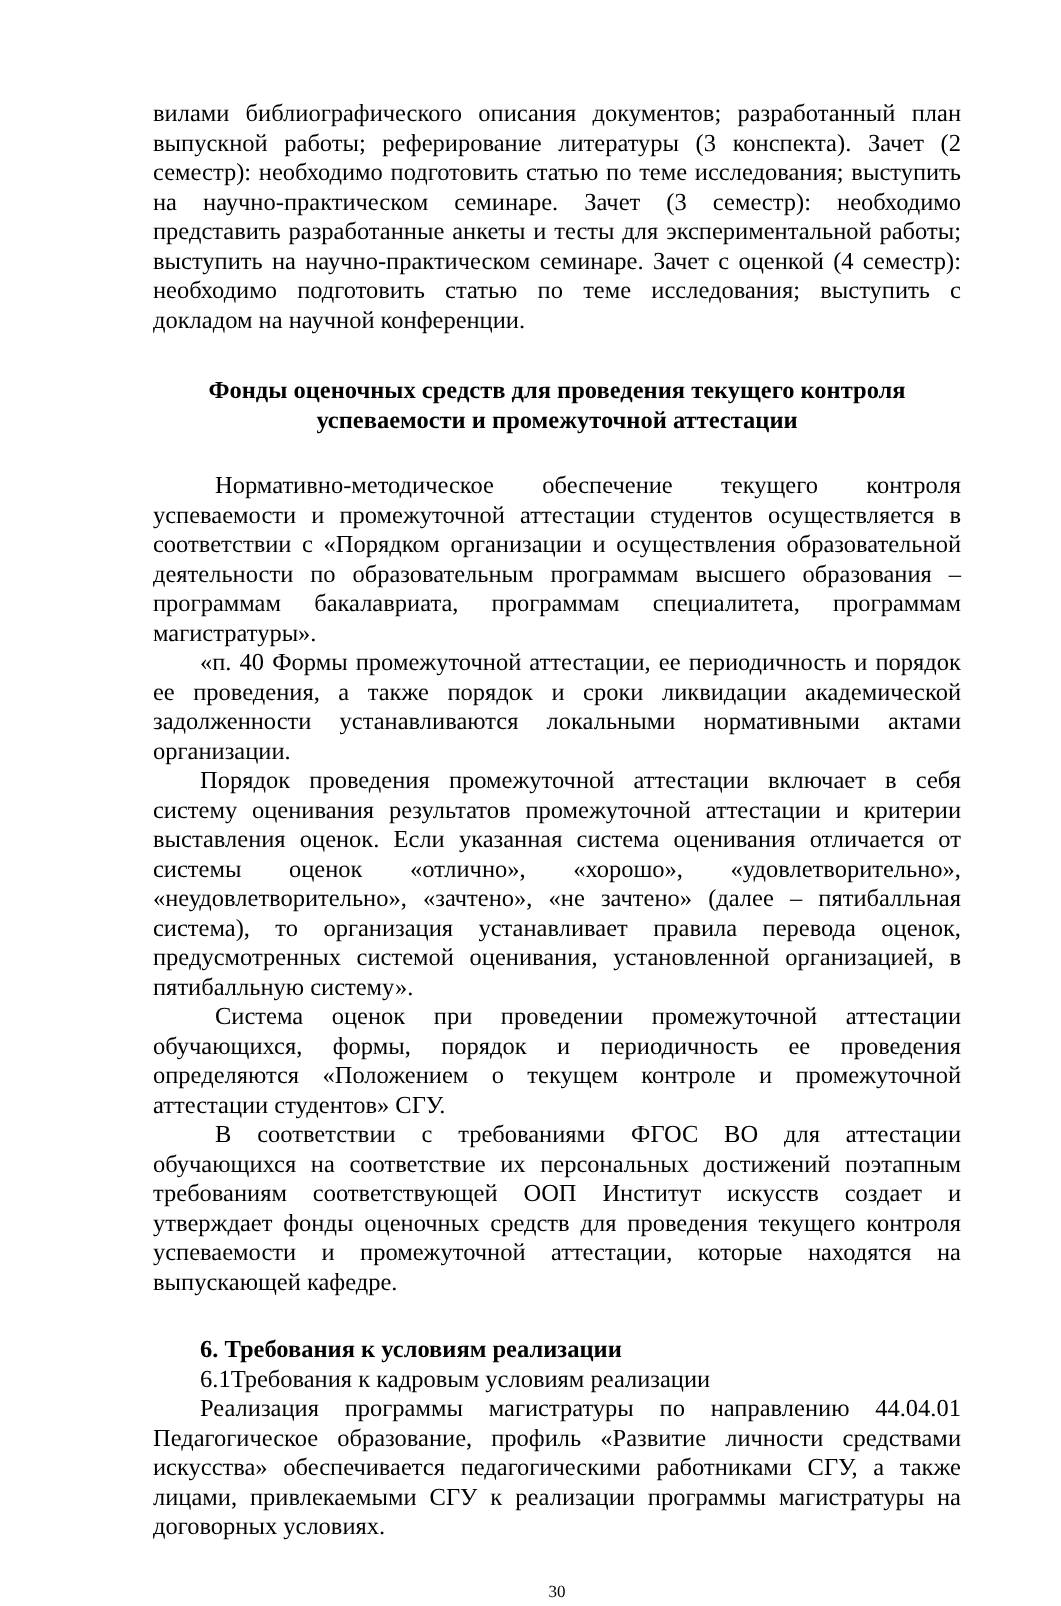вилами библиографического описания документов; разработанный план выпускной работы; реферирование литературы (3 конспекта). Зачет (2 семестр): необходимо подготовить статью по теме исследования; выступить на научно-практическом семинаре. Зачет (3 семестр): необходимо представить разработанные анкеты и тесты для экспериментальной работы; выступить на научно-практическом семинаре. Зачет с оценкой (4 семестр): необходимо подготовить статью по теме исследования; выступить с докладом на научной конференции.
Фонды оценочных средств для проведения текущего контроля
успеваемости и промежуточной аттестации
Нормативно-методическое обеспечение текущего контроля успеваемости и промежуточной аттестации студентов осуществляется в соответствии с «Порядком организации и осуществления образовательной деятельности по образовательным программам высшего образования – программам бакалавриата, программам специалитета, программам магистратуры».
«п. 40 Формы промежуточной аттестации, ее периодичность и порядок ее проведения, а также порядок и сроки ликвидации академической задолженности устанавливаются локальными нормативными актами организации.
Порядок проведения промежуточной аттестации включает в себя систему оценивания результатов промежуточной аттестации и критерии выставления оценок. Если указанная система оценивания отличается от системы оценок «отлично», «хорошо», «удовлетворительно», «неудовлетворительно», «зачтено», «не зачтено» (далее – пятибалльная система), то организация устанавливает правила перевода оценок, предусмотренных системой оценивания, установленной организацией, в пятибалльную систему».
Система оценок при проведении промежуточной аттестации обучающихся, формы, порядок и периодичность ее проведения определяются «Положением о текущем контроле и промежуточной аттестации студентов» СГУ.
В соответствии с требованиями ФГОС ВО для аттестации обучающихся на соответствие их персональных достижений поэтапным требованиям соответствующей ООП Институт искусств создает и утверждает фонды оценочных средств для проведения текущего контроля успеваемости и промежуточной аттестации, которые находятся на выпускающей кафедре.
6. Требования к условиям реализации
6.1Требования к кадровым условиям реализации
Реализация программы магистратуры по направлению 44.04.01 Педагогическое образование, профиль «Развитие личности средствами искусства» обеспечивается педагогическими работниками СГУ, а также лицами, привлекаемыми СГУ к реализации программы магистратуры на договорных условиях.
30